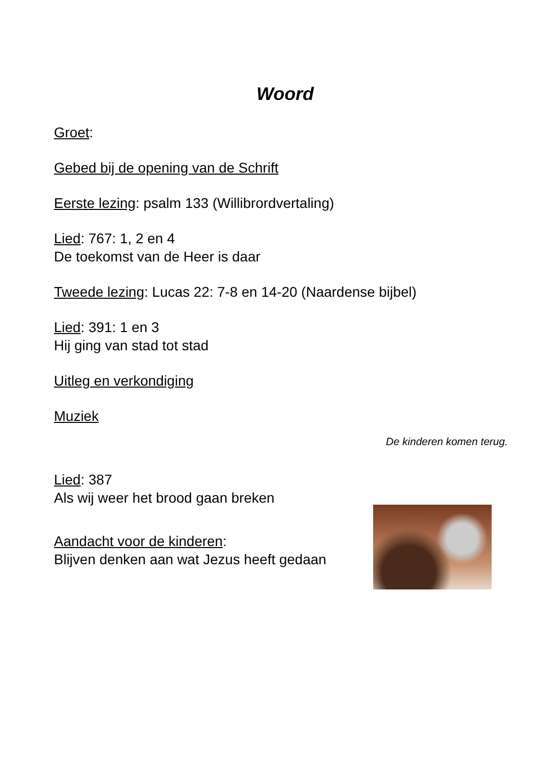Woord
Groet:
Gebed bij de opening van de Schrift
Eerste lezing: psalm 133 (Willibrordvertaling)
Lied: 767: 1, 2 en 4
De toekomst van de Heer is daar
Tweede lezing: Lucas 22: 7-8 en 14-20 (Naardense bijbel)
Lied: 391: 1 en 3
Hij ging van stad tot stad
Uitleg en verkondiging
Muziek
De kinderen komen terug.
Lied: 387
Als wij weer het brood gaan breken
Aandacht voor de kinderen:
Blijven denken aan wat Jezus heeft gedaan